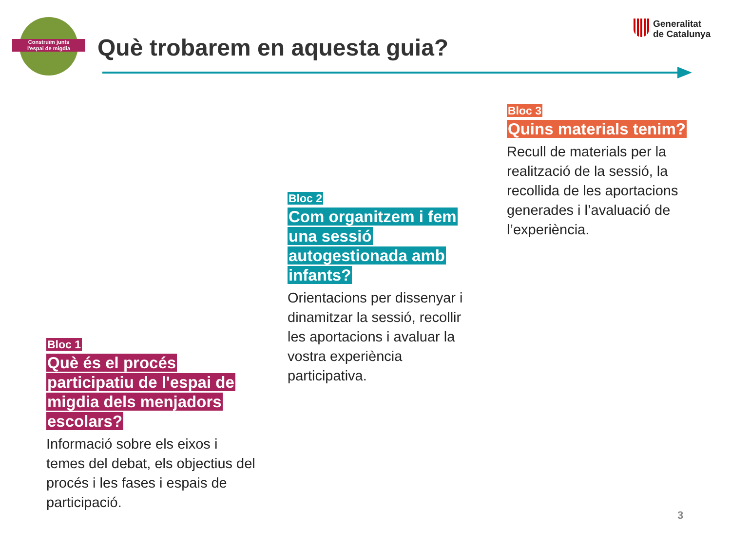Construïm junts
l'espai de migdia
Què trobarem en aquesta guia?
Generalitat
de Catalunya
Bloc 3
Quins materials tenim?
Recull de materials per la realització de la sessió, la recollida de les aportacions generades i l’avaluació de l’experiència.
Bloc 2
Com organitzem i fem una sessió autogestionada amb infants?
Orientacions per dissenyar i dinamitzar la sessió, recollir les aportacions i avaluar la vostra experiència participativa.
Bloc 1
Què és el procés participatiu de l'espai de migdia dels menjadors escolars?
Informació sobre els eixos i temes del debat, els objectius del procés i les fases i espais de participació.
3